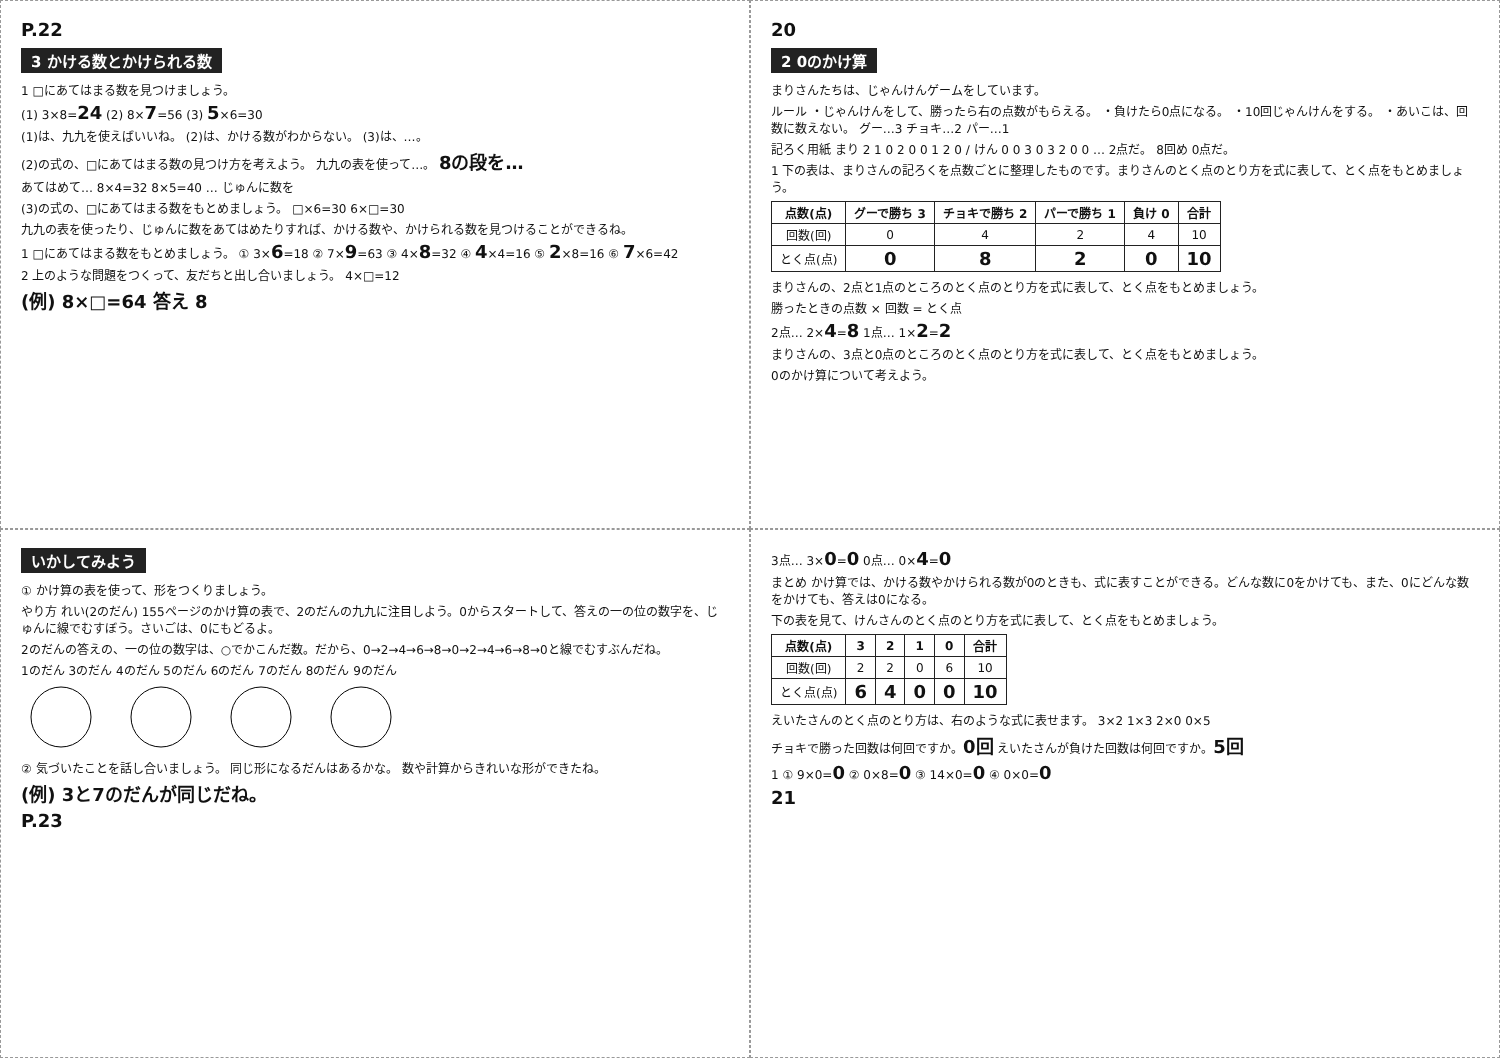P.22
3 かける数とかけられる数
1 □にあてはまる数を見つけましょう。
(1) 3×8=24 (2) 8×7=56 (3) 5×6=30
(1)は、九九を使えばいいね。 (2)は、かける数がわからない。 (3)は、…。
(2)の式の、□にあてはまる数の見つけ方を考えよう。 九九の表を使って…。 8の段を…
あてはめて… 8×4=32 8×5=40 … じゅんに数を
(3)の式の、□にあてはまる数をもとめましょう。 □×6=30 6×□=30
九九の表を使ったり、じゅんに数をあてはめたりすれば、かける数や、かけられる数を見つけることができるね。
1 □にあてはまる数をもとめましょう。 ① 3×6=18 ② 7×9=63 ③ 4×8=32 ④ 4×4=16 ⑤ 2×8=16 ⑥ 7×6=42
2 上のような問題をつくって、友だちと出し合いましょう。 4×□=12
(例) 8×□=64 答え 8
20
2 0のかけ算
まりさんたちは、じゃんけんゲームをしています。
ルール ・じゃんけんをして、勝ったら右の点数がもらえる。 ・負けたら0点になる。 ・10回じゃんけんをする。 ・あいこは、回数に数えない。 グー…3 チョキ…2 パー…1
記ろく用紙 まり 2 1 0 2 0 0 1 2 0 / けん 0 0 3 0 3 2 0 0 … 2点だ。 8回め 0点だ。
1 下の表は、まりさんの記ろくを点数ごとに整理したものです。まりさんのとく点のとり方を式に表して、とく点をもとめましょう。
| 点数(点) | グーで勝ち 3 | チョキで勝ち 2 | パーで勝ち 1 | 負け 0 | 合計 |
| --- | --- | --- | --- | --- | --- |
| 回数(回) | 0 | 4 | 2 | 4 | 10 |
| とく点(点) | 0 | 8 | 2 | 0 | 10 |
まりさんの、2点と1点のところのとく点のとり方を式に表して、とく点をもとめましょう。
勝ったときの点数 × 回数 = とく点
2点… 2×4=8 1点… 1×2=2
まりさんの、3点と0点のところのとく点のとり方を式に表して、とく点をもとめましょう。
0のかけ算について考えよう。
いかしてみよう
① かけ算の表を使って、形をつくりましょう。
やり方 れい(2のだん) 155ページのかけ算の表で、2のだんの九九に注目しよう。0からスタートして、答えの一の位の数字を、じゅんに線でむすぼう。さいごは、0にもどるよ。
2のだんの答えの、一の位の数字は、○でかこんだ数。だから、0→2→4→6→8→0→2→4→6→8→0と線でむすぶんだね。
1のだん 3のだん 4のだん 5のだん 6のだん 7のだん 8のだん 9のだん
② 気づいたことを話し合いましょう。 同じ形になるだんはあるかな。 数や計算からきれいな形ができたね。
(例) 3と7のだんが同じだね。
P.23
3点… 3×0=0 0点… 0×4=0
まとめ かけ算では、かける数やかけられる数が0のときも、式に表すことができる。どんな数に0をかけても、また、0にどんな数をかけても、答えは0になる。
下の表を見て、けんさんのとく点のとり方を式に表して、とく点をもとめましょう。
| 点数(点) | 3 | 2 | 1 | 0 | 合計 |
| --- | --- | --- | --- | --- | --- |
| 回数(回) | 2 | 2 | 0 | 6 | 10 |
| とく点(点) | 6 | 4 | 0 | 0 | 10 |
えいたさんのとく点のとり方は、右のような式に表せます。 3×2 1×3 2×0 0×5
チョキで勝った回数は何回ですか。0回 えいたさんが負けた回数は何回ですか。5回
1 ① 9×0=0 ② 0×8=0 ③ 14×0=0 ④ 0×0=0
21